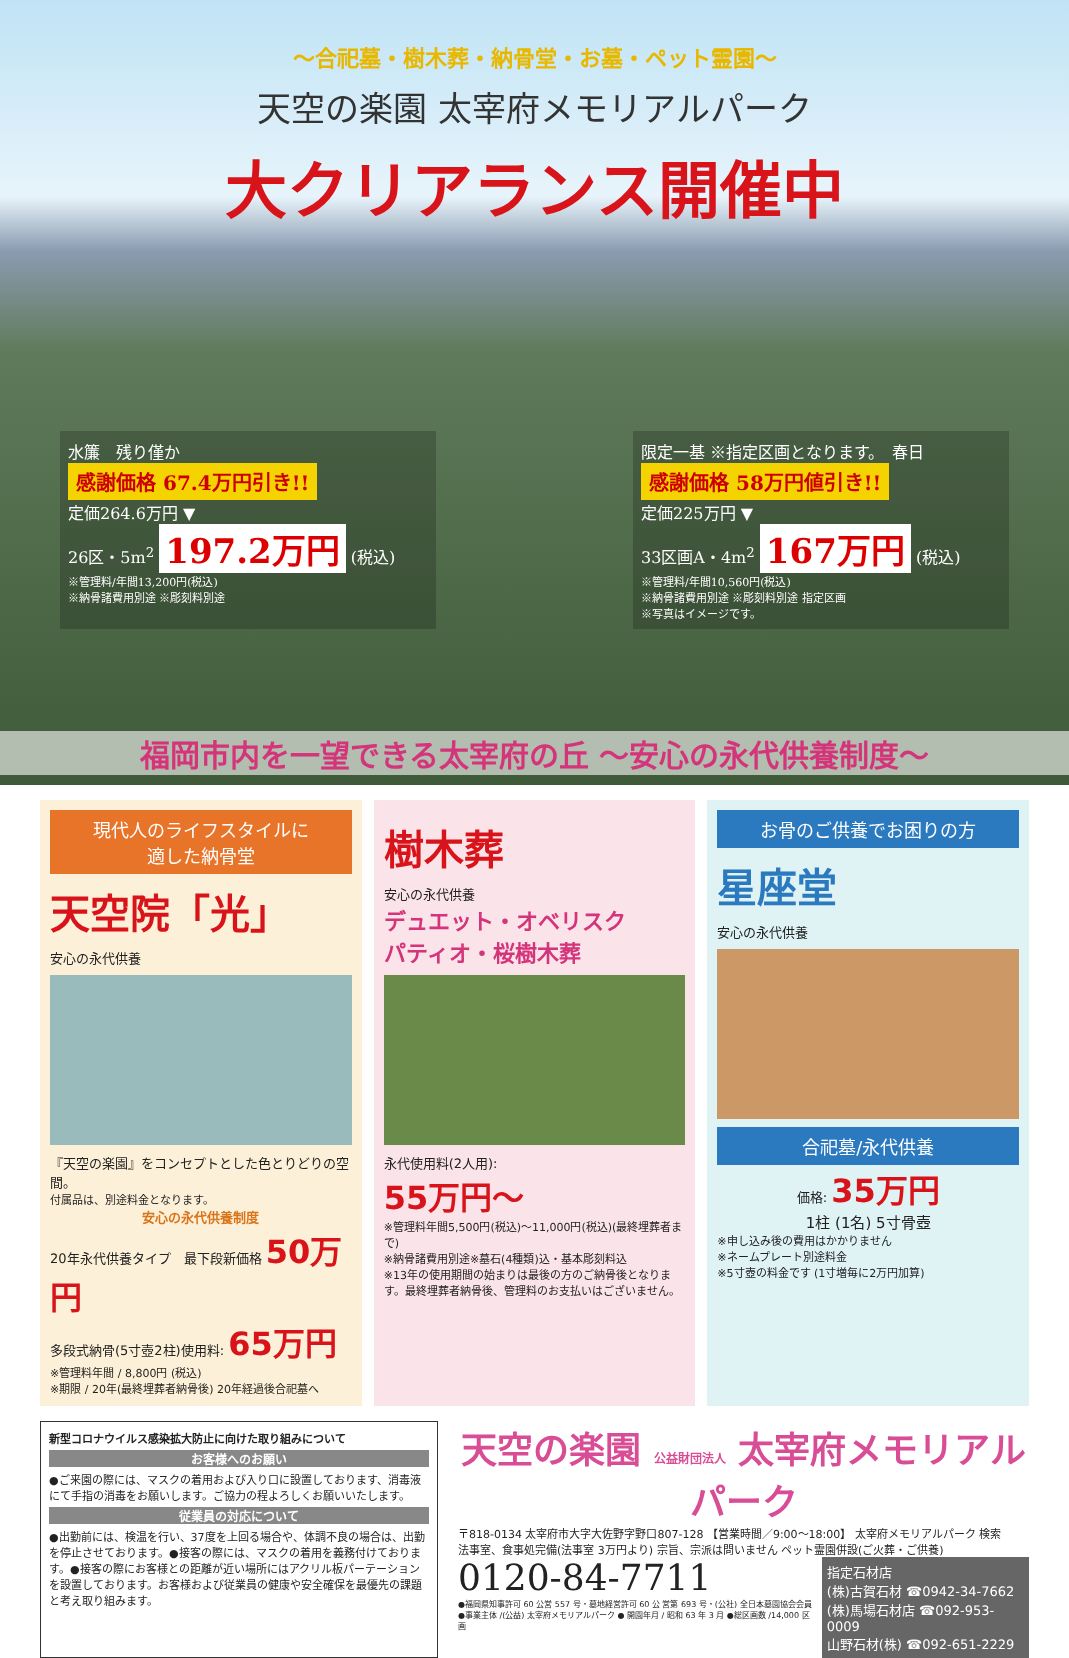～合祀墓・樹木葬・納骨堂・お墓・ペット霊園～
天空の楽園 太宰府メモリアルパーク
大クリアランス開催中
水簾　残り僅か
感謝価格 67.4万円引き!!
定価264.6万円 ▼
26区・5m<sup>2</sup> 197.2万円 (税込)
※管理料/年間13,200円(税込)
※納骨諸費用別途 ※彫刻料別途
限定一基 ※指定区画となります。　春日
感謝価格 58万円値引き!!
定価225万円 ▼
33区画A・4m<sup>2</sup> 167万円 (税込)
※管理料/年間10,560円(税込)
※納骨諸費用別途 ※彫刻料別途 指定区画
※写真はイメージです。
福岡市内を一望できる太宰府の丘 ～安心の永代供養制度～
現代人のライフスタイルに
適した納骨堂
天空院「光」
安心の永代供養
『天空の楽園』をコンセプトとした色とりどりの空間。
付属品は、別途料金となります。
安心の永代供養制度
20年永代供養タイプ　最下段新価格 50万円
多段式納骨(5寸壺2柱)使用料: 65万円
※管理料年間 / 8,800円 (税込)
※期限 / 20年(最終埋葬者納骨後) 20年経過後合祀墓へ
樹木葬
安心の永代供養
デュエット・オベリスク
パティオ・桜樹木葬
永代使用料(2人用):
55万円～
※管理料年間5,500円(税込)～11,000円(税込)(最終埋葬者まで)
※納骨諸費用別途※墓石(4種類)込・基本彫刻料込
※13年の使用期間の始まりは最後の方のご納骨後となります。最終埋葬者納骨後、管理料のお支払いはございません。
お骨のご供養でお困りの方
星座堂
安心の永代供養
合祀墓/永代供養
価格: 35万円
1柱 (1名) 5寸骨壺
※申し込み後の費用はかかりません
※ネームプレート別途料金
※5寸壺の料金です (1寸増毎に2万円加算)
新型コロナウイルス感染拡大防止に向けた取り組みについて
お客様へのお願い
●ご来園の際には、マスクの着用および入り口に設置しております、消毒液にて手指の消毒をお願いします。ご協力の程よろしくお願いいたします。
従業員の対応について
●出勤前には、検温を行い、37度を上回る場合や、体調不良の場合は、出勤を停止させております。●接客の際には、マスクの着用を義務付けております。●接客の際にお客様との距離が近い場所にはアクリル板パーテーションを設置しております。お客様および従業員の健康や安全確保を最優先の課題と考え取り組みます。
天空の楽園 公益財団法人 太宰府メモリアルパーク
〒818-0134 太宰府市大字大佐野字野口807-128 【営業時間／9:00～18:00】 太宰府メモリアルパーク 検索
法事室、食事処完備(法事室 3万円より) 宗旨、宗派は問いません ペット霊園併設(ご火葬・ご供養)
0120-84-7711
●福岡県知事許可 60 公営 557 号・墓地経営許可 60 公 営第 693 号・(公社) 全日本墓園協会会員
●事業主体 /(公益) 太宰府メモリアルパーク ● 開園年月 / 昭和 63 年 3 月 ●総区画数 /14,000 区画
指定石材店
(株)古賀石材 ☎0942-34-7662
(株)馬場石材店 ☎092-953-0009
山野石材(株) ☎092-651-2229